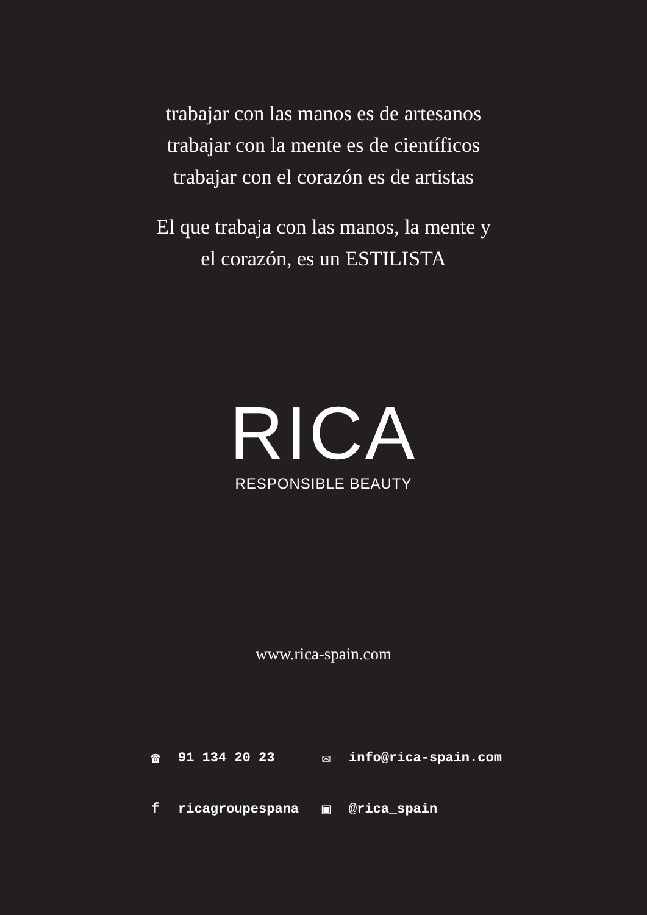trabajar con las manos es de artesanos
trabajar con la mente es de científicos
trabajar con el corazón es de artistas
El que trabaja con las manos, la mente y
el corazón, es un ESTILISTA
RICA
RESPONSIBLE BEAUTY
www.rica-spain.com
☎ 91 134 20 23 ✉ info@rica-spain.com
fricagroupespana ▣ @rica_spain